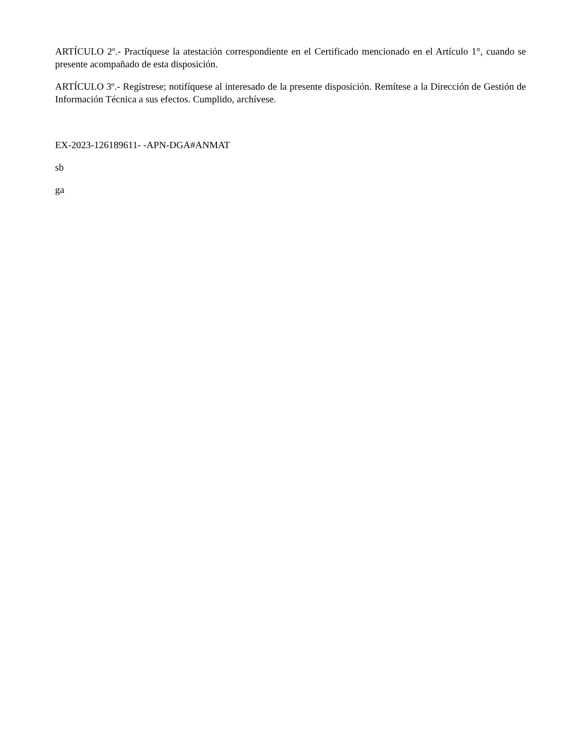ARTÍCULO 2º.- Practíquese la atestación correspondiente en el Certificado mencionado en el Artículo 1°, cuando se presente acompañado de esta disposición.
ARTÍCULO 3º.- Regístrese; notifíquese al interesado de la presente disposición. Remítese a la Dirección de Gestión de Información Técnica a sus efectos. Cumplido, archívese.
EX-2023-126189611- -APN-DGA#ANMAT
sb
ga